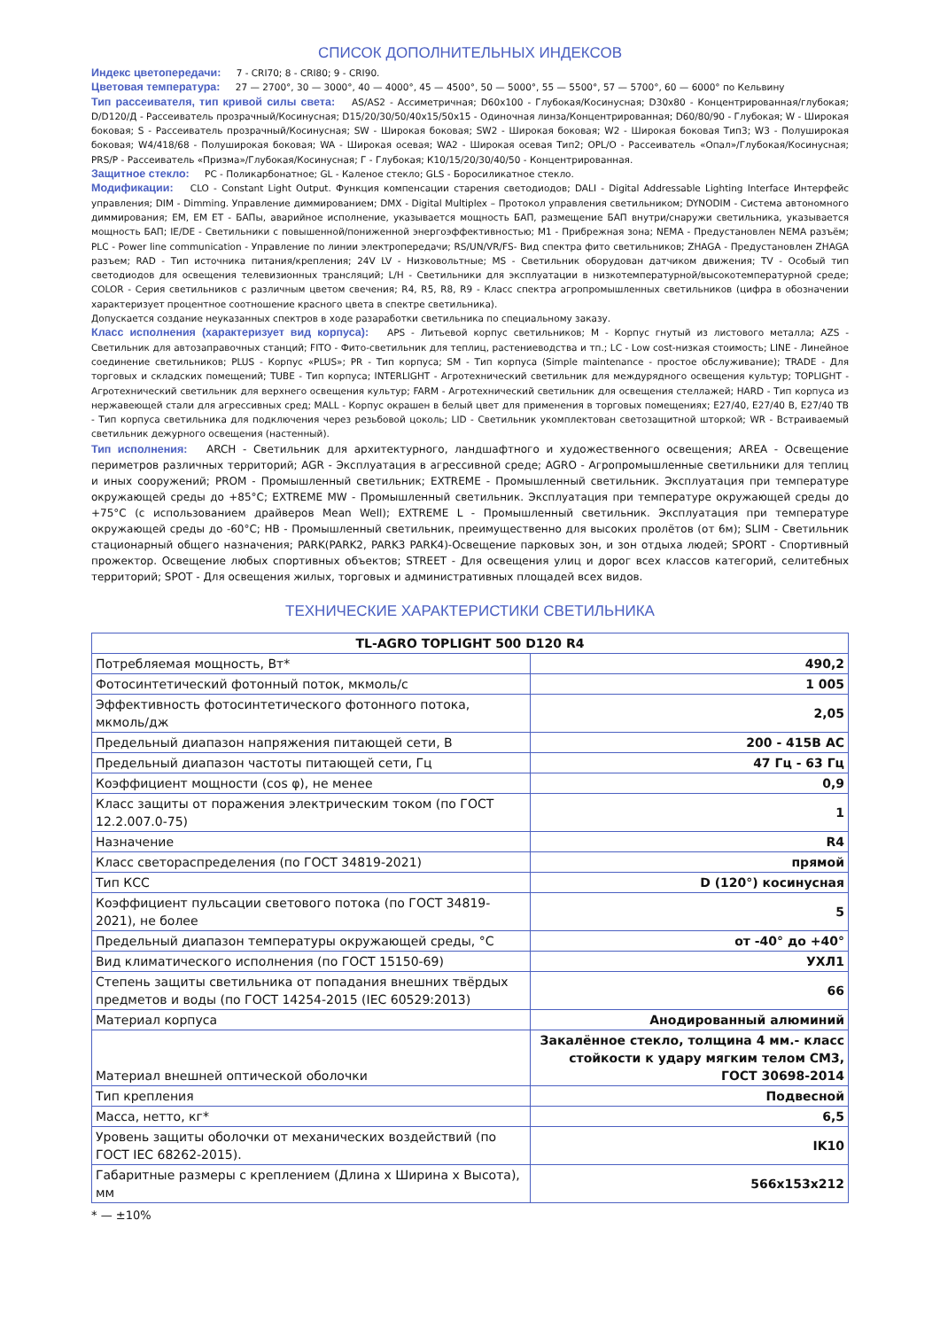СПИСОК ДОПОЛНИТЕЛЬНЫХ ИНДЕКСОВ
Индекс цветопередачи: 7 - CRI70; 8 - CRI80; 9 - CRI90.
Цветовая температура: 27 — 2700°, 30 — 3000°, 40 — 4000°, 45 — 4500°, 50 — 5000°, 55 — 5500°, 57 — 5700°, 60 — 6000° по Кельвину
Тип рассеивателя, тип кривой силы света: AS/AS2 - Ассиметричная; D60x100 - Глубокая/Косинусная; D30x80 - Концентрированная/глубокая; D/D120/Д - Рассеиватель прозрачный/Косинусная; D15/20/30/50/40x15/50x15 - Одиночная линза/Концентрированная; D60/80/90 - Глубокая; W - Широкая боковая; S - Рассеиватель прозрачный/Косинусная; SW - Широкая боковая; SW2 - Широкая боковая; W2 - Широкая боковая Тип3; W3 - Полуширокая боковая; W4/418/68 - Полуширокая боковая; WA - Широкая осевая; WA2 - Широкая осевая Тип2; OPL/O - Рассеиватель «Опал»/Глубокая/Косинусная; PRS/P - Рассеиватель «Призма»/Глубокая/Косинусная; Г - Глубокая; К10/15/20/30/40/50 - Концентрированная.
Защитное стекло: PC - Поликарбонатное; GL - Каленое стекло; GLS - Боросиликатное стекло.
Модификации: CLO - Constant Light Output. Функция компенсации старения светодиодов; DALI - Digital Addressable Lighting Interface Интерфейс управления; DIM - Dimming. Управление диммированием; DMX - Digital Multiplex – Протокол управления светильником; DYNODIM - Система автономного диммирования; EM, EM ET - БАПы, аварийное исполнение, указывается мощность БАП, размещение БАП внутри/снаружи светильника, указывается мощность БАП; IE/DE - Светильники с повышенной/пониженной энергоэффективностью; M1 - Прибрежная зона; NEMA - Предустановлен NEMA разъём; PLC - Power line communication - Управление по линии электропередачи; RS/UN/VR/FS- Вид спектра фито светильников; ZHAGA - Предустановлен ZHAGA разъем; RAD - Тип источника питания/крепления; 24V LV - Низковольтные; MS - Светильник оборудован датчиком движения; TV - Особый тип светодиодов для освещения телевизионных трансляций; L/H - Светильники для эксплуатации в низкотемпературной/высокотемпературной среде; COLOR - Серия светильников с различным цветом свечения; R4, R5, R8, R9 - Класс спектра агропромышленных светильников (цифра в обозначении характеризует процентное соотношение красного цвета в спектре светильника).
Допускается создание неуказанных спектров в ходе разаработки светильника по специальному заказу.
Класс исполнения (характеризует вид корпуса): APS - Литьевой корпус светильников; M - Корпус гнутый из листового металла; AZS - Светильник для автозаправочных станций; FITO - Фито-светильник для теплиц, растениеводства и тп.; LC - Low cost-низкая стоимость; LINE - Линейное соединение светильников; PLUS - Корпус «PLUS»; PR - Тип корпуса; SM - Тип корпуса (Simple maintenance - простое обслуживание); TRADE - Для торговых и складских помещений; TUBE - Тип корпуса; INTERLIGHT - Агротехнический светильник для междурядного освещения культур; TOPLIGHT - Агротехнический светильник для верхнего освещения культур; FARM - Агротехнический светильник для освещения стеллажей; HARD - Тип корпуса из нержавеющей стали для агрессивных сред; MALL - Корпус окрашен в белый цвет для применения в торговых помещениях; E27/40, E27/40 B, E27/40 TB - Тип корпуса светильника для подключения через резьбовой цоколь; LID - Светильник укомплектован светозащитной шторкой; WR - Встраиваемый светильник дежурного освещения (настенный).
Тип исполнения: ARCH - Светильник для архитектурного, ландшафтного и художественного освещения; AREA - Освещение периметров различных территорий; AGR - Эксплуатация в агрессивной среде; AGRO - Агропромышленные светильники для теплиц и иных сооружений; PROM - Промышленный светильник; EXTREME - Промышленный светильник. Эксплуатация при температуре окружающей среды до +85°C; EXTREME MW - Промышленный светильник. Эксплуатация при температуре окружающей среды до +75°C (с использованием драйверов Mean Well); EXTREME L - Промышленный светильник. Эксплуатация при температуре окружающей среды до -60°C; HB - Промышленный светильник, преимущественно для высоких пролётов (от 6м); SLIM - Светильник стационарный общего назначения; PARK(PARK2, PARK3 PARK4)-Освещение парковых зон, и зон отдыха людей; SPORT - Спортивный прожектор. Освещение любых спортивных объектов; STREET - Для освещения улиц и дорог всех классов категорий, селитебных территорий; SPOT - Для освещения жилых, торговых и административных площадей всех видов.
ТЕХНИЧЕСКИЕ ХАРАКТЕРИСТИКИ СВЕТИЛЬНИКА
| TL-AGRO TOPLIGHT 500 D120 R4 | |
| Потребляемая мощность, Вт* | 490,2 |
| Фотосинтетический фотонный поток, мкмоль/с | 1 005 |
| Эффективность фотосинтетического фотонного потока, мкмоль/дж | 2,05 |
| Предельный диапазон напряжения питающей сети, В | 200 - 415В AC |
| Предельный диапазон частоты питающей сети, Гц | 47 Гц - 63 Гц |
| Коэффициент мощности (cos φ), не менее | 0,9 |
| Класс защиты от поражения электрическим током (по ГОСТ 12.2.007.0-75) | 1 |
| Назначение | R4 |
| Класс светораспределения (по ГОСТ 34819-2021) | прямой |
| Тип КСС | D (120°) косинусная |
| Коэффициент пульсации светового потока (по ГОСТ 34819-2021), не более | 5 |
| Предельный диапазон температуры окружающей среды, °С | от -40° до +40° |
| Вид климатического исполнения (по ГОСТ 15150-69) | УХЛ1 |
| Степень защиты светильника от попадания внешних твёрдых предметов и воды (по ГОСТ 14254-2015 (IEC 60529:2013) | 66 |
| Материал корпуса | Анодированный алюминий |
| Материал внешней оптической оболочки | Закалённое стекло, толщина 4 мм.- класс стойкости к удару мягким телом СМ3, ГОСТ 30698-2014 |
| Тип крепления | Подвесной |
| Масса, нетто, кг* | 6,5 |
| Уровень защиты оболочки от механических воздействий (по ГОСТ IEC 68262-2015). | IK10 |
| Габаритные размеры с креплением (Длина х Ширина х Высота), мм | 566x153x212 |
* — ±10%